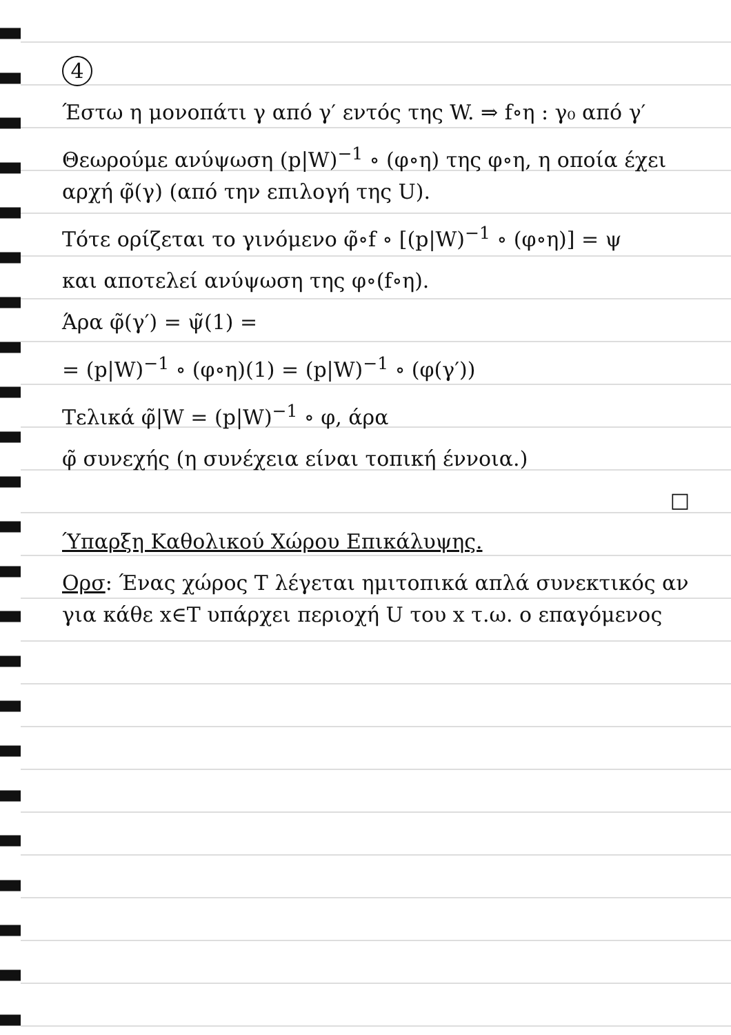4
Έστω η μονοπάτι γ από γ′ εντός της W. ⇒ f∘η : γ₀ από γ′
Θεωρούμε ανύψωση (p|W)<sup>−1</sup> ∘ (φ∘η) της φ∘η, η οποία έχει αρχή φ̃(γ) (από την επιλογή της U).
Τότε ορίζεται το γινόμενο φ̃∘f ∘ [(p|W)<sup>−1</sup> ∘ (φ∘η)] = ψ
και αποτελεί ανύψωση της φ∘(f∘η).
Άρα φ̃(γ′) = ψ̃(1) =
= (p|W)<sup>−1</sup> ∘ (φ∘η)(1) = (p|W)<sup>−1</sup> ∘ (φ(γ′))
Τελικά φ̃|W = (p|W)<sup>−1</sup> ∘ φ, άρα
φ̃ συνεχής (η συνέχεια είναι τοπική έννοια.)
□
Ύπαρξη Καθολικού Χώρου Επικάλυψης.
Ορσ: Ένας χώρος Τ λέγεται ημιτοπικά απλά συνεκτικός αν για κάθε x∈T υπάρχει περιοχή U του x τ.ω. ο επαγόμενος